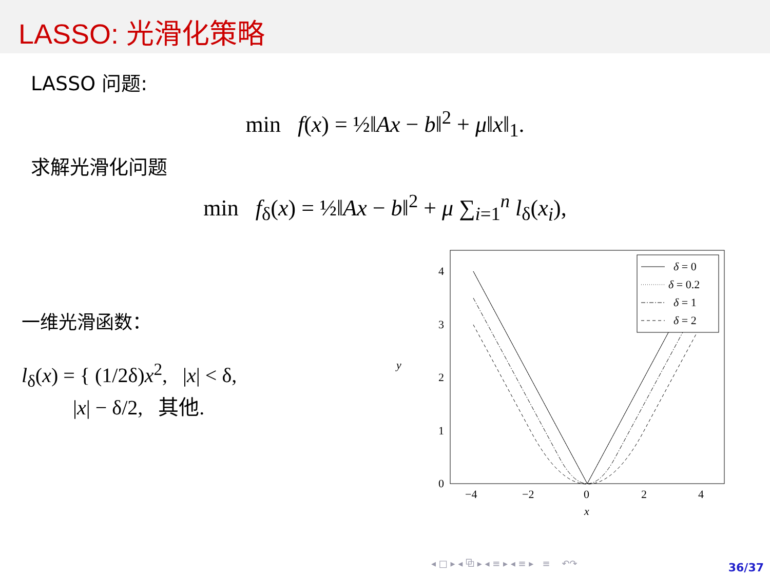LASSO: 光滑化策略
LASSO 问题:
min f(x) = ½‖Ax − b‖<sup>2</sup> + μ‖x‖<sub>1</sub>.
求解光滑化问题
min f<sub>δ</sub>(x) = ½‖Ax − b‖<sup>2</sup> + μ ∑<sub>i=1</sub><sup>n</sup> l<sub>δ</sub>(x<sub>i</sub>),
一维光滑函数：
l<sub>δ</sub>(x) = { (1/2δ)x<sup>2</sup>, |x| < δ,
|x| − δ/2, 其他.
4
3
2
1
0
−4
−2
0
2
4
x
y
δ = 0
δ = 0.2
δ = 1
δ = 2
◂ □ ▸ ◂ ⧉ ▸ ◂ ≡ ▸ ◂ ≡ ▸ ≡ ↶↷
36/37